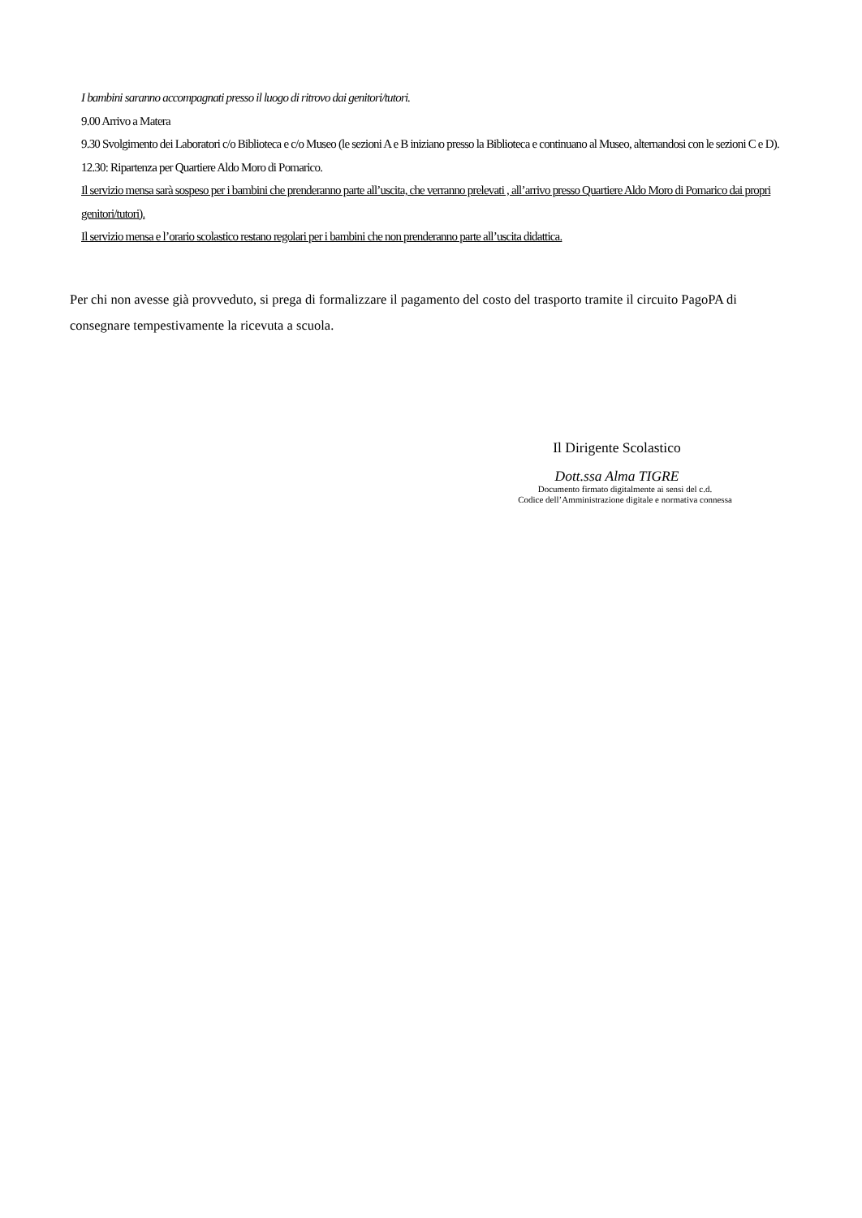I bambini saranno accompagnati presso il luogo di ritrovo dai genitori/tutori.
9.00 Arrivo a Matera
9.30 Svolgimento dei Laboratori c/o Biblioteca e c/o Museo (le sezioni A e B iniziano presso la Biblioteca e continuano al Museo, alternandosi con le sezioni C e D).
12.30: Ripartenza per Quartiere Aldo Moro di Pomarico.
Il servizio mensa sarà sospeso per i bambini che prenderanno parte all’uscita, che verranno prelevati , all’arrivo presso Quartiere Aldo Moro di Pomarico dai propri genitori/tutori).
Il servizio mensa e l’orario scolastico restano regolari per i bambini che non prenderanno parte all’uscita didattica.
Per chi non avesse già provveduto, si prega di formalizzare il pagamento del costo del trasporto tramite il circuito PagoPA di consegnare tempestivamente la ricevuta a scuola.
Il Dirigente Scolastico
Dott.ssa Alma TIGRE
Documento firmato digitalmente ai sensi del c.d.
Codice dell’Amministrazione digitale e normativa connessa